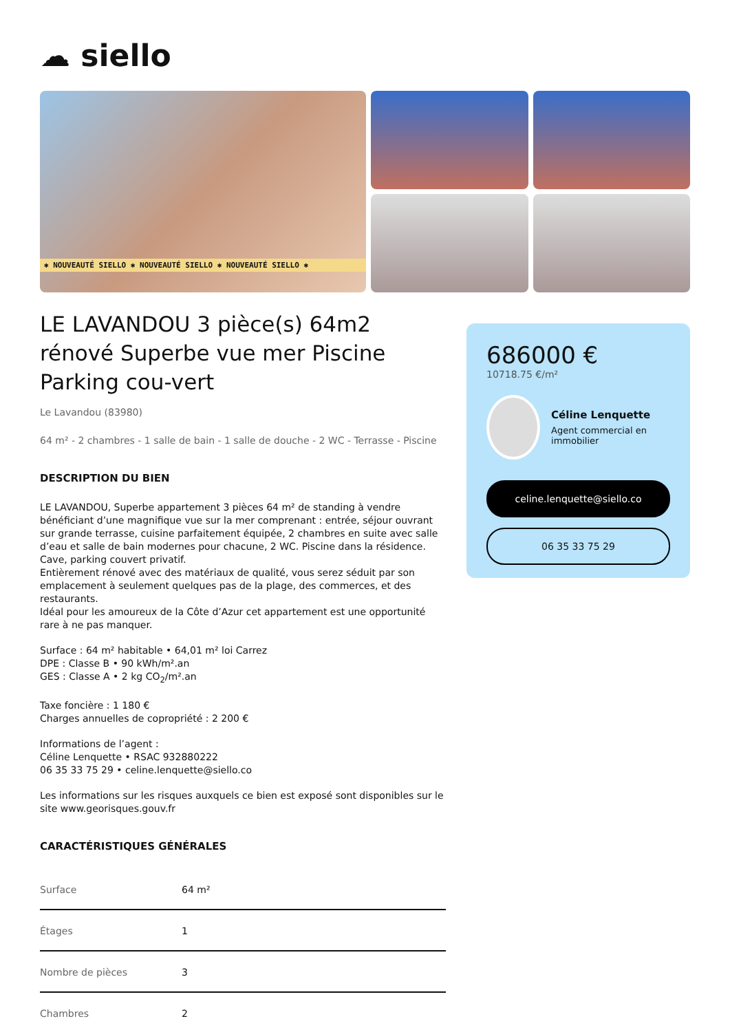☁ siello
✱ NOUVEAUTÉ SIELLO ✱ NOUVEAUTÉ SIELLO ✱ NOUVEAUTÉ SIELLO ✱
LE LAVANDOU 3 pièce(s) 64m2 rénové Superbe vue mer Piscine Parking cou-vert
Le Lavandou (83980)
64 m² - 2 chambres - 1 salle de bain - 1 salle de douche - 2 WC - Terrasse - Piscine
DESCRIPTION DU BIEN
LE LAVANDOU, Superbe appartement 3 pièces 64 m² de standing à vendre bénéficiant d’une magnifique vue sur la mer comprenant : entrée, séjour ouvrant sur grande terrasse, cuisine parfaitement équipée, 2 chambres en suite avec salle d’eau et salle de bain modernes pour chacune, 2 WC. Piscine dans la résidence.
Cave, parking couvert privatif.
Entièrement rénové avec des matériaux de qualité, vous serez séduit par son emplacement à seulement quelques pas de la plage, des commerces, et des restaurants.
Idéal pour les amoureux de la Côte d’Azur cet appartement est une opportunité rare à ne pas manquer.
Surface : 64 m² habitable • 64,01 m² loi Carrez
DPE : Classe B • 90 kWh/m².an
GES : Classe A • 2 kg CO<sub>2</sub>/m².an
Taxe foncière : 1 180 €
Charges annuelles de copropriété : 2 200 €
Informations de l’agent :
Céline Lenquette • RSAC 932880222
06 35 33 75 29 • celine.lenquette@siello.co
Les informations sur les risques auxquels ce bien est exposé sont disponibles sur le site www.georisques.gouv.fr
CARACTÉRISTIQUES GÉNÉRALES
| Surface | 64 m² |
| Étages | 1 |
| Nombre de pièces | 3 |
| Chambres | 2 |
686000 €
10718.75 €/m²
Céline Lenquette
Agent commercial en immobilier
celine.lenquette@siello.co
06 35 33 75 29